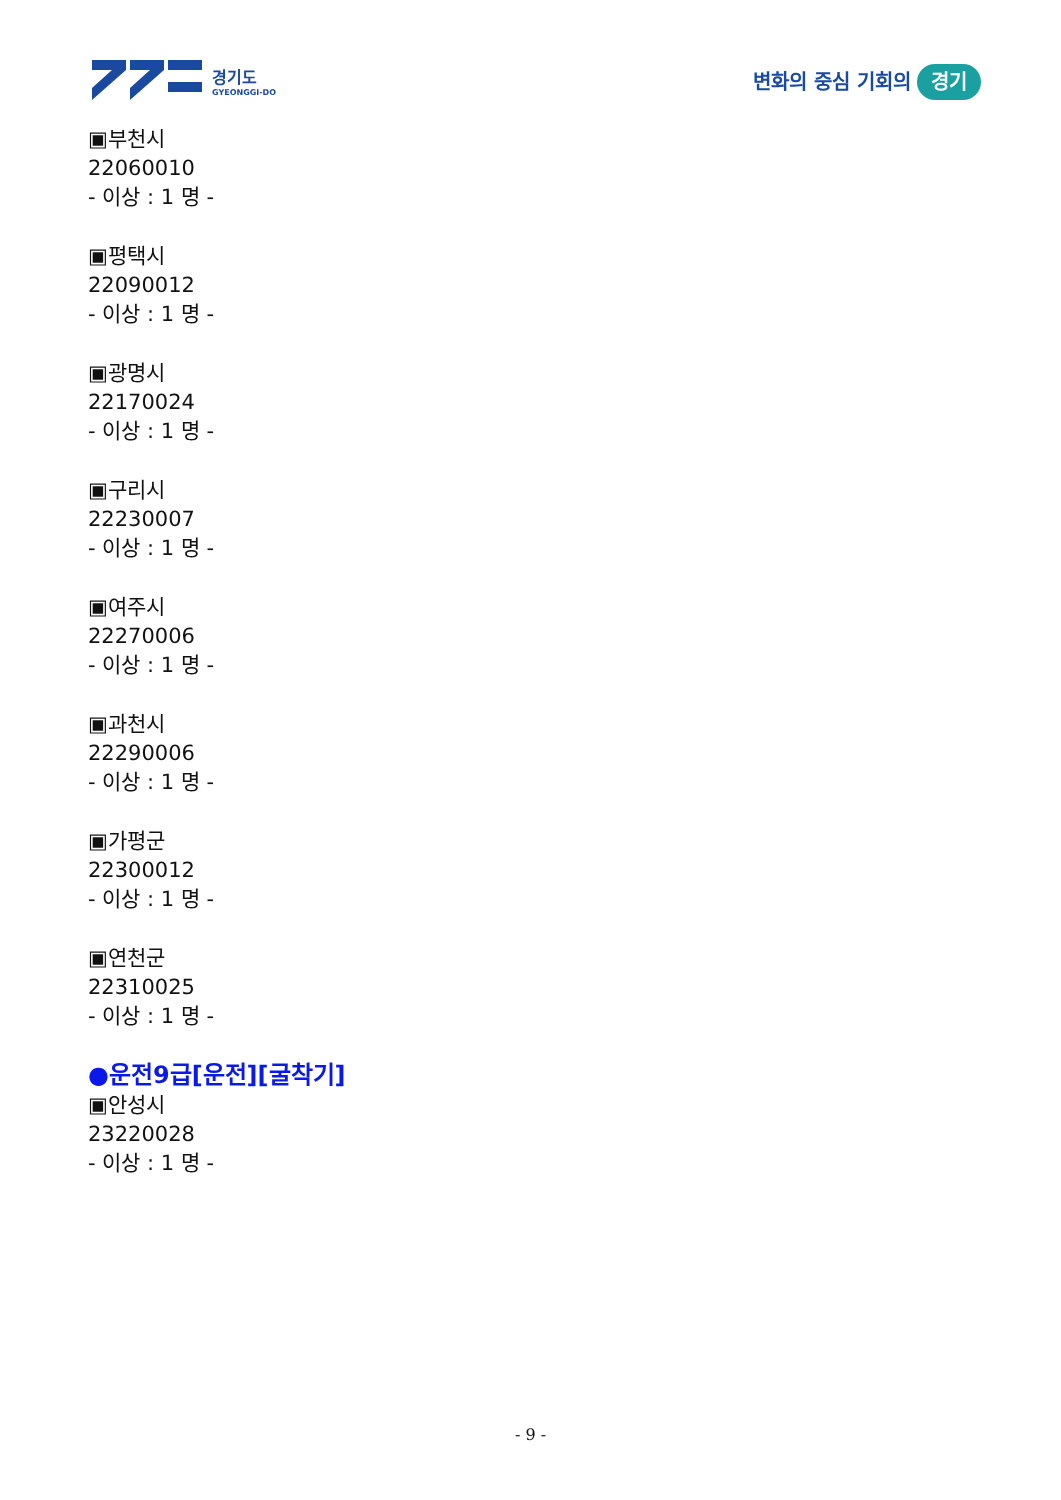경기도
GYEONGGI-DO
변화의 중심 기회의 경기
▣부천시
22060010
- 이상 : 1 명 -
▣평택시
22090012
- 이상 : 1 명 -
▣광명시
22170024
- 이상 : 1 명 -
▣구리시
22230007
- 이상 : 1 명 -
▣여주시
22270006
- 이상 : 1 명 -
▣과천시
22290006
- 이상 : 1 명 -
▣가평군
22300012
- 이상 : 1 명 -
▣연천군
22310025
- 이상 : 1 명 -
●운전9급[운전][굴착기]
▣안성시
23220028
- 이상 : 1 명 -
- 9 -